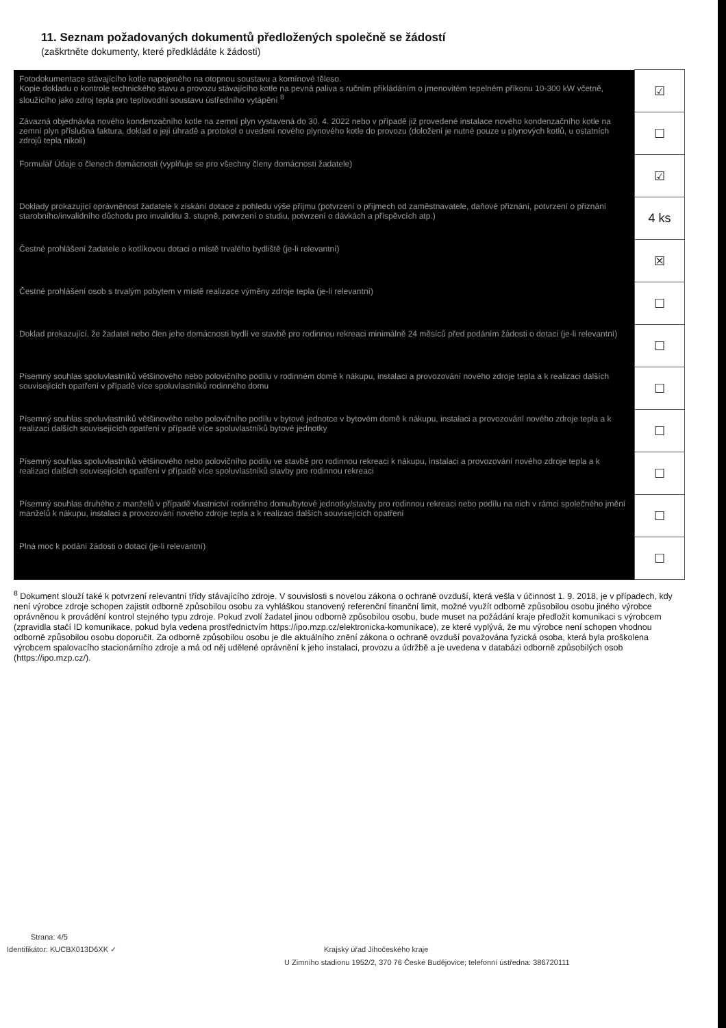11. Seznam požadovaných dokumentů předložených společně se žádostí
(zaškrtněte dokumenty, které předkládáte k žádosti)
| Fotodokumentace stávajícího kotle napojeného na otopnou soustavu a komínové těleso. Kopie dokladu o kontrole technického stavu a provozu stávajícího kotle na pevná paliva s ručním přikládáním o jmenovitém tepelném příkonu 10-300 kW včetně, sloužícího jako zdroj tepla pro teplovodní soustavu ústředního vytápění <sup>8</sup> | ☑ |
| Závazná objednávka nového kondenzačního kotle na zemní plyn vystavená do 30. 4. 2022 nebo v případě již provedené instalace nového kondenzačního kotle na zemní plyn příslušná faktura, doklad o její úhradě a protokol o uvedení nového plynového kotle do provozu (doložení je nutné pouze u plynových kotlů, u ostatních zdrojů tepla nikoli) | ☐ |
| Formulář Údaje o členech domácnosti (vyplňuje se pro všechny členy domácnosti žadatele) | ☑ |
| Doklady prokazující oprávněnost žadatele k získání dotace z pohledu výše příjmu (potvrzení o příjmech od zaměstnavatele, daňové přiznání, potvrzení o přiznání starobního/invalidního důchodu pro invaliditu 3. stupně, potvrzení o studiu, potvrzení o dávkách a příspěvcích atp.) | 4 ks |
| Čestné prohlášení žadatele o kotlíkovou dotaci o místě trvalého bydliště (je-li relevantní) | ☒ |
| Čestné prohlášení osob s trvalým pobytem v místě realizace výměny zdroje tepla (je-li relevantní) | ☐ |
| Doklad prokazující, že žadatel nebo člen jeho domácnosti bydlí ve stavbě pro rodinnou rekreaci minimálně 24 měsíců před podáním žádosti o dotaci (je-li relevantní) | ☐ |
| Písemný souhlas spoluvlastníků většinového nebo polovičního podílu v rodinném domě k nákupu, instalaci a provozování nového zdroje tepla a k realizaci dalších souvisejících opatření v případě více spoluvlastníků rodinného domu | ☐ |
| Písemný souhlas spoluvlastníků většinového nebo polovičního podílu v bytové jednotce v bytovém domě k nákupu, instalaci a provozování nového zdroje tepla a k realizaci dalších souvisejících opatření v případě více spoluvlastníků bytové jednotky | ☐ |
| Písemný souhlas spoluvlastníků většinového nebo polovičního podílu ve stavbě pro rodinnou rekreaci k nákupu, instalaci a provozování nového zdroje tepla a k realizaci dalších souvisejících opatření v případě více spoluvlastníků stavby pro rodinnou rekreaci | ☐ |
| Písemný souhlas druhého z manželů v případě vlastnictví rodinného domu/bytové jednotky/stavby pro rodinnou rekreaci nebo podílu na nich v rámci společného jmění manželů k nákupu, instalaci a provozování nového zdroje tepla a k realizaci dalších souvisejících opatření | ☐ |
| Plná moc k podání žádosti o dotaci (je-li relevantní) | ☐ |
<sup>8</sup> Dokument slouží také k potvrzení relevantní třídy stávajícího zdroje. V souvislosti s novelou zákona o ochraně ovzduší, která vešla v účinnost 1. 9. 2018, je v případech, kdy není výrobce zdroje schopen zajistit odborně způsobilou osobu za vyhláškou stanovený referenční finanční limit, možné využít odborně způsobilou osobu jiného výrobce oprávněnou k provádění kontrol stejného typu zdroje. Pokud zvolí žadatel jinou odborně způsobilou osobu, bude muset na požádání kraje předložit komunikaci s výrobcem (zpravidla stačí ID komunikace, pokud byla vedena prostřednictvím https://ipo.mzp.cz/elektronicka-komunikace), ze které vyplývá, že mu výrobce není schopen vhodnou odborně způsobilou osobu doporučit. Za odborně způsobilou osobu je dle aktuálního znění zákona o ochraně ovzduší považována fyzická osoba, která byla proškolena výrobcem spalovacího stacionárního zdroje a má od něj udělené oprávnění k jeho instalaci, provozu a údržbě a je uvedena v databázi odborně způsobilých osob (https://ipo.mzp.cz/).
Strana: 4/5
Identifikátor: KUCBX013D6XK ✓ Krajský úřad Jihočeského kraje
U Zimního stadionu 1952/2, 370 76 České Budějovice; telefonní ústředna: 386720111